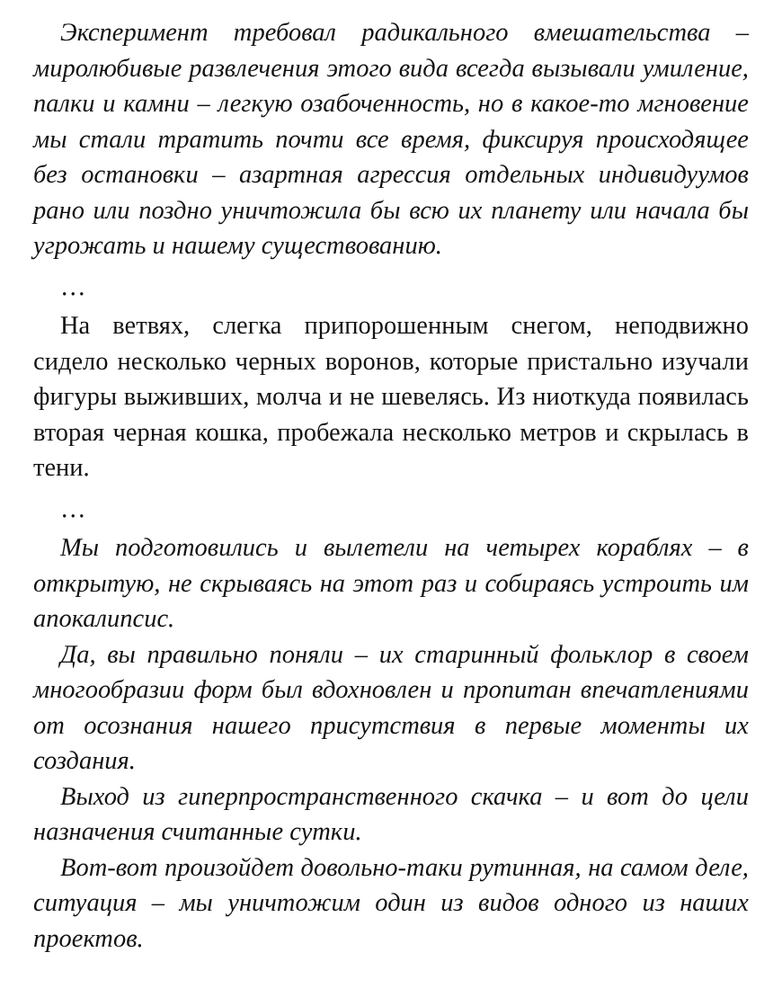Эксперимент требовал радикального вмешательства – миролюбивые развлечения этого вида всегда вызывали умиление, палки и камни – легкую озабоченность, но в какое-то мгновение мы стали тратить почти все время, фиксируя происходящее без остановки – азартная агрессия отдельных индивидуумов рано или поздно уничтожила бы всю их планету или начала бы угрожать и нашему существованию.
…
На ветвях, слегка припорошенным снегом, неподвижно сидело несколько черных воронов, которые пристально изучали фигуры выживших, молча и не шевелясь. Из ниоткуда появилась вторая черная кошка, пробежала несколько метров и скрылась в тени.
…
Мы подготовились и вылетели на четырех кораблях – в открытую, не скрываясь на этот раз и собираясь устроить им апокалипсис.
Да, вы правильно поняли – их старинный фольклор в своем многообразии форм был вдохновлен и пропитан впечатлениями от осознания нашего присутствия в первые моменты их создания.
Выход из гиперпространственного скачка – и вот до цели назначения считанные сутки.
Вот-вот произойдет довольно-таки рутинная, на самом деле, ситуация – мы уничтожим один из видов одного из наших проектов.